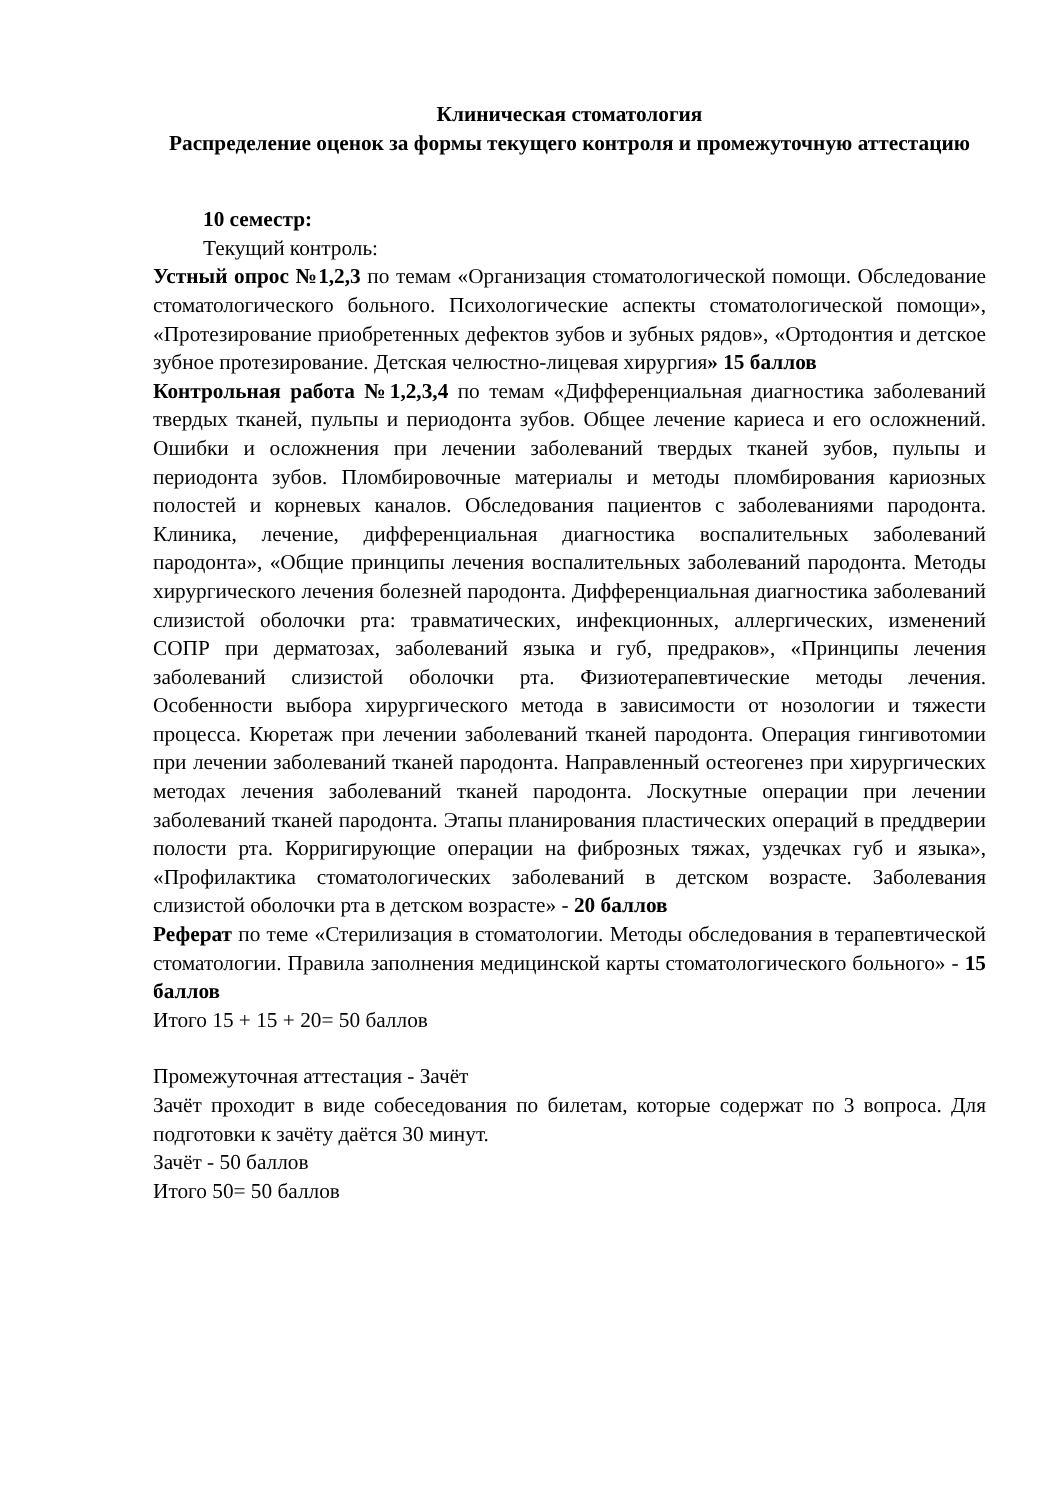Клиническая стоматология
Распределение оценок за формы текущего контроля и промежуточную аттестацию
10 семестр:
Текущий контроль:
Устный опрос №1,2,3 по темам «Организация стоматологической помощи. Обследование стоматологического больного. Психологические аспекты стоматологической помощи», «Протезирование приобретенных дефектов зубов и зубных рядов», «Ортодонтия и детское зубное протезирование. Детская челюстно-лицевая хирургия» 15 баллов
Контрольная работа №1,2,3,4 по темам «Дифференциальная диагностика заболеваний твердых тканей, пульпы и периодонта зубов. Общее лечение кариеса и его осложнений. Ошибки и осложнения при лечении заболеваний твердых тканей зубов, пульпы и периодонта зубов. Пломбировочные материалы и методы пломбирования кариозных полостей и корневых каналов. Обследования пациентов с заболеваниями пародонта. Клиника, лечение, дифференциальная диагностика воспалительных заболеваний пародонта», «Общие принципы лечения воспалительных заболеваний пародонта. Методы хирургического лечения болезней пародонта. Дифференциальная диагностика заболеваний слизистой оболочки рта: травматических, инфекционных, аллергических, изменений СОПР при дерматозах, заболеваний языка и губ, предраков», «Принципы лечения заболеваний слизистой оболочки рта. Физиотерапевтические методы лечения. Особенности выбора хирургического метода в зависимости от нозологии и тяжести процесса. Кюретаж при лечении заболеваний тканей пародонта. Операция гингивотомии при лечении заболеваний тканей пародонта. Направленный остеогенез при хирургических методах лечения заболеваний тканей пародонта. Лоскутные операции при лечении заболеваний тканей пародонта. Этапы планирования пластических операций в преддверии полости рта. Корригирующие операции на фиброзных тяжах, уздечках губ и языка», «Профилактика стоматологических заболеваний в детском возрасте. Заболевания слизистой оболочки рта в детском возрасте» - 20 баллов
Реферат по теме «Стерилизация в стоматологии. Методы обследования в терапевтической стоматологии. Правила заполнения медицинской карты стоматологического больного» - 15 баллов
Итого 15 + 15 + 20= 50 баллов
Промежуточная аттестация - Зачёт
Зачёт проходит в виде собеседования по билетам, которые содержат по 3 вопроса. Для подготовки к зачёту даётся 30 минут.
Зачёт - 50 баллов
Итого 50= 50 баллов